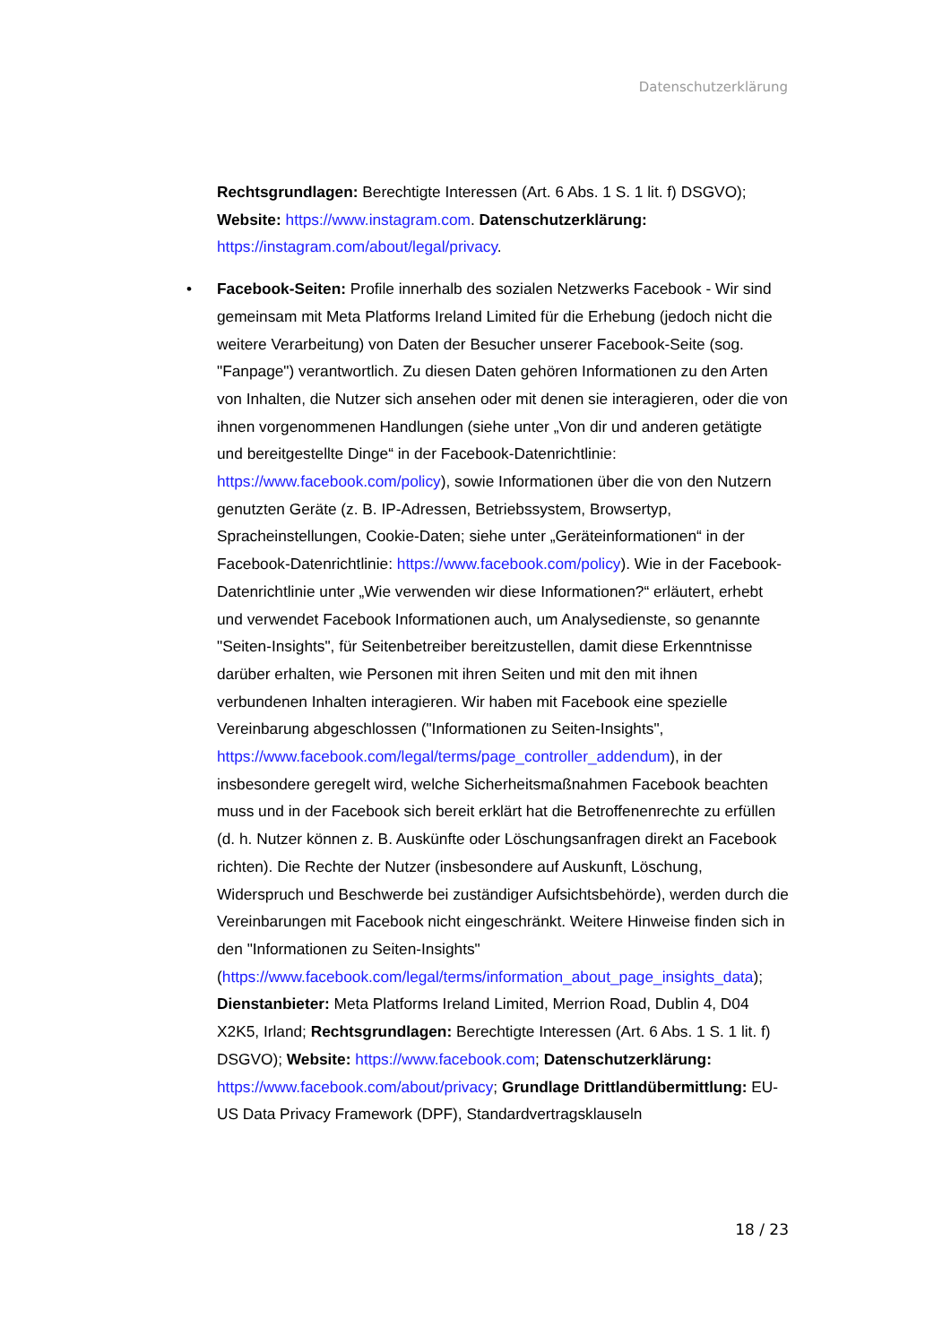Datenschutzerklärung
Rechtsgrundlagen: Berechtigte Interessen (Art. 6 Abs. 1 S. 1 lit. f) DSGVO); Website: https://www.instagram.com. Datenschutzerklärung: https://instagram.com/about/legal/privacy.
•
Facebook-Seiten: Profile innerhalb des sozialen Netzwerks Facebook - Wir sind gemeinsam mit Meta Platforms Ireland Limited für die Erhebung (jedoch nicht die weitere Verarbeitung) von Daten der Besucher unserer Facebook-Seite (sog. "Fanpage") verantwortlich. Zu diesen Daten gehören Informationen zu den Arten von Inhalten, die Nutzer sich ansehen oder mit denen sie interagieren, oder die von ihnen vorgenommenen Handlungen (siehe unter „Von dir und anderen getätigte und bereitgestellte Dinge“ in der Facebook-Datenrichtlinie: https://www.facebook.com/policy), sowie Informationen über die von den Nutzern genutzten Geräte (z. B. IP-Adressen, Betriebssystem, Browsertyp, Spracheinstellungen, Cookie-Daten; siehe unter „Geräteinformationen“ in der Facebook-Datenrichtlinie: https://www.facebook.com/policy). Wie in der Facebook-Datenrichtlinie unter „Wie verwenden wir diese Informationen?“ erläutert, erhebt und verwendet Facebook Informationen auch, um Analysedienste, so genannte "Seiten-Insights", für Seitenbetreiber bereitzustellen, damit diese Erkenntnisse darüber erhalten, wie Personen mit ihren Seiten und mit den mit ihnen verbundenen Inhalten interagieren. Wir haben mit Facebook eine spezielle Vereinbarung abgeschlossen ("Informationen zu Seiten-Insights", https://www.facebook.com/legal/terms/page_controller_addendum), in der insbesondere geregelt wird, welche Sicherheitsmaßnahmen Facebook beachten muss und in der Facebook sich bereit erklärt hat die Betroffenenrechte zu erfüllen (d. h. Nutzer können z. B. Auskünfte oder Löschungsanfragen direkt an Facebook richten). Die Rechte der Nutzer (insbesondere auf Auskunft, Löschung, Widerspruch und Beschwerde bei zuständiger Aufsichtsbehörde), werden durch die Vereinbarungen mit Facebook nicht eingeschränkt. Weitere Hinweise finden sich in den "Informationen zu Seiten-Insights" (https://www.facebook.com/legal/terms/information_about_page_insights_data); Dienstanbieter: Meta Platforms Ireland Limited, Merrion Road, Dublin 4, D04 X2K5, Irland; Rechtsgrundlagen: Berechtigte Interessen (Art. 6 Abs. 1 S. 1 lit. f) DSGVO); Website: https://www.facebook.com; Datenschutzerklärung: https://www.facebook.com/about/privacy; Grundlage Drittlandübermittlung: EU-US Data Privacy Framework (DPF), Standardvertragsklauseln
18 / 23